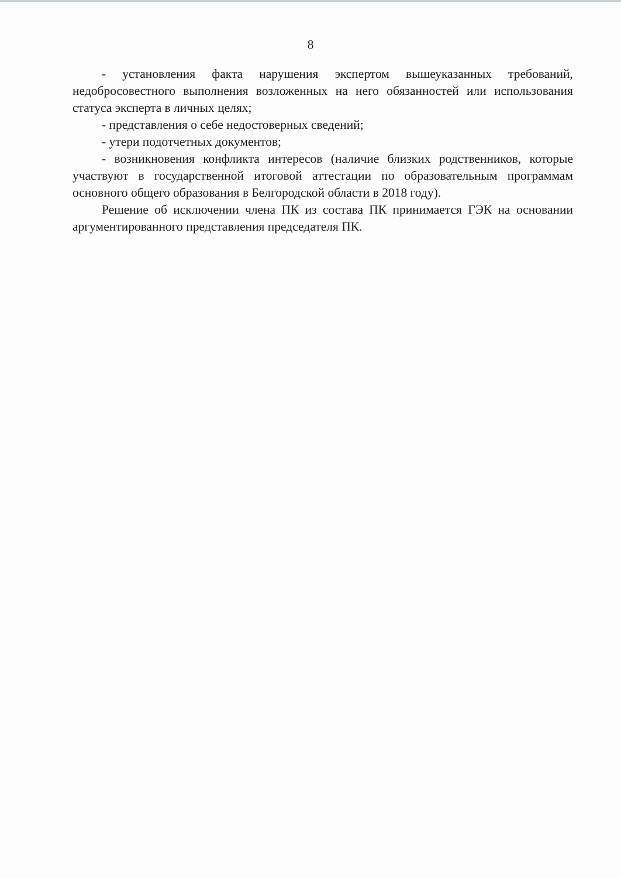8
- установления факта нарушения экспертом вышеуказанных требований, недобросовестного выполнения возложенных на него обязанностей или использования статуса эксперта в личных целях;
- представления о себе недостоверных сведений;
- утери подотчетных документов;
- возникновения конфликта интересов (наличие близких родственников, которые участвуют в государственной итоговой аттестации по образовательным программам основного общего образования в Белгородской области в 2018 году).
Решение об исключении члена ПК из состава ПК принимается ГЭК на основании аргументированного представления председателя ПК.